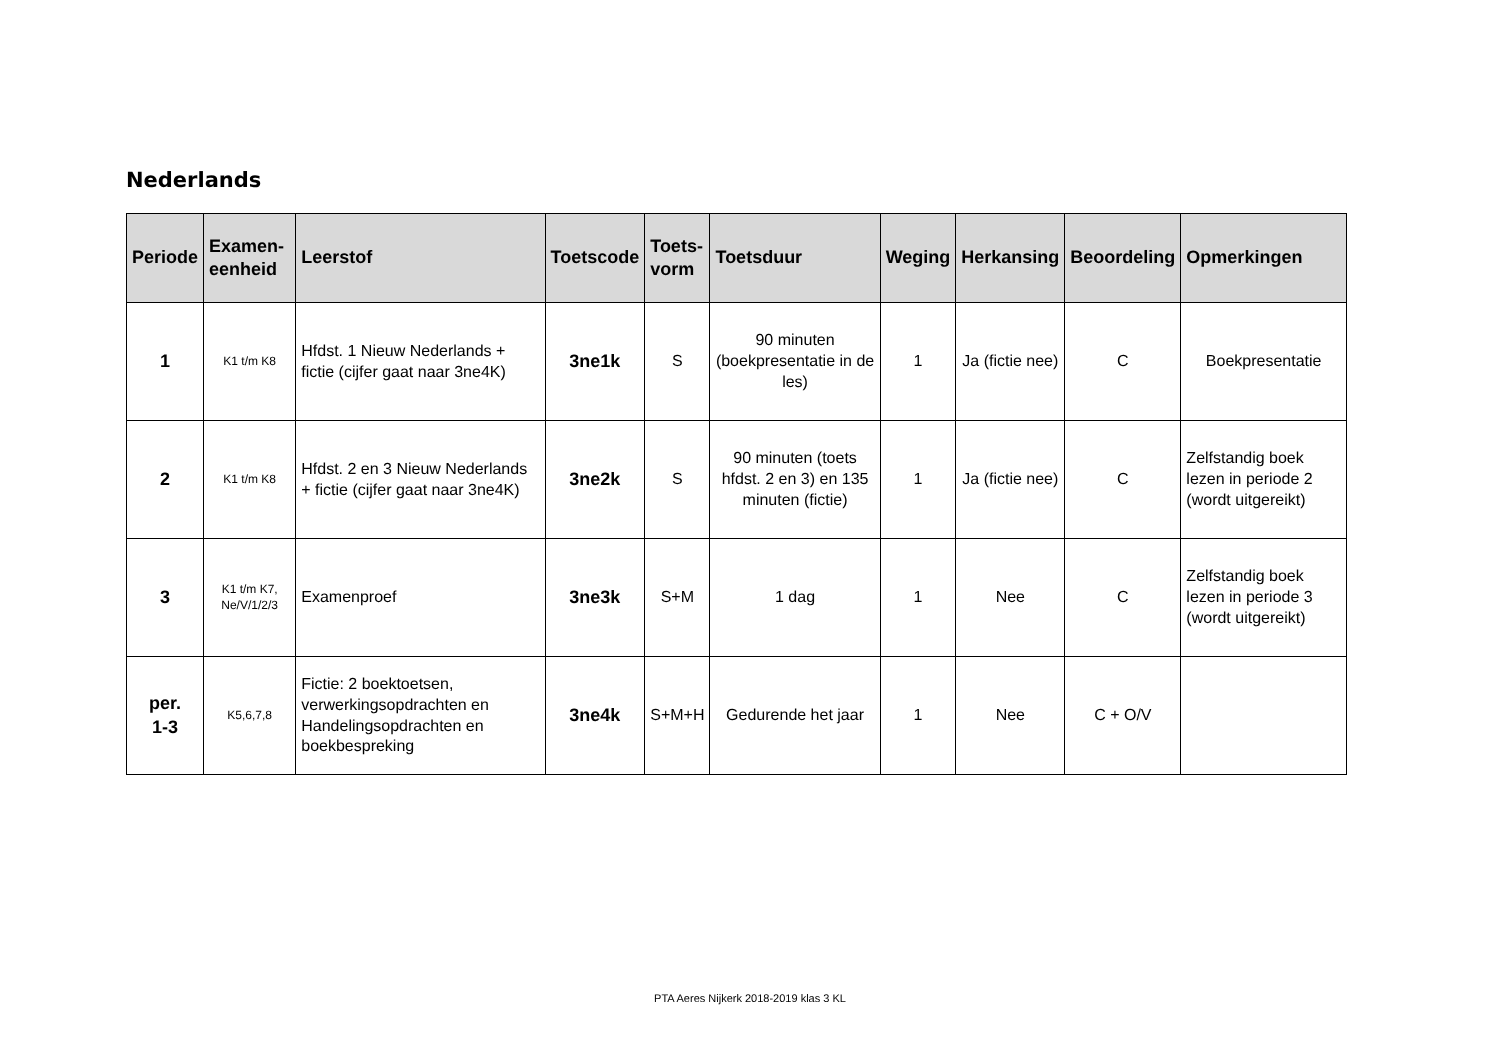Nederlands
| Periode | Examen- eenheid | Leerstof | Toetscode | Toets- vorm | Toetsduur | Weging | Herkansing | Beoordeling | Opmerkingen |
| --- | --- | --- | --- | --- | --- | --- | --- | --- | --- |
| 1 | K1 t/m K8 | Hfdst. 1 Nieuw Nederlands + fictie (cijfer gaat naar 3ne4K) | 3ne1k | S | 90 minuten (boekpresentatie in de les) | 1 | Ja (fictie nee) | C | Boekpresentatie |
| 2 | K1 t/m K8 | Hfdst. 2 en 3 Nieuw Nederlands + fictie (cijfer gaat naar 3ne4K) | 3ne2k | S | 90 minuten (toets hfdst. 2 en 3) en 135 minuten (fictie) | 1 | Ja (fictie nee) | C | Zelfstandig boek lezen in periode 2 (wordt uitgereikt) |
| 3 | K1 t/m K7, Ne/V/1/2/3 | Examenproef | 3ne3k | S+M | 1 dag | 1 | Nee | C | Zelfstandig boek lezen in periode 3 (wordt uitgereikt) |
| per. 1-3 | K5,6,7,8 | Fictie: 2 boektoetsen, verwerkingsopdrachten en Handelingsopdrachten en boekbespreking | 3ne4k | S+M+H | Gedurende het jaar | 1 | Nee | C + O/V | |
PTA Aeres Nijkerk 2018-2019 klas 3 KL